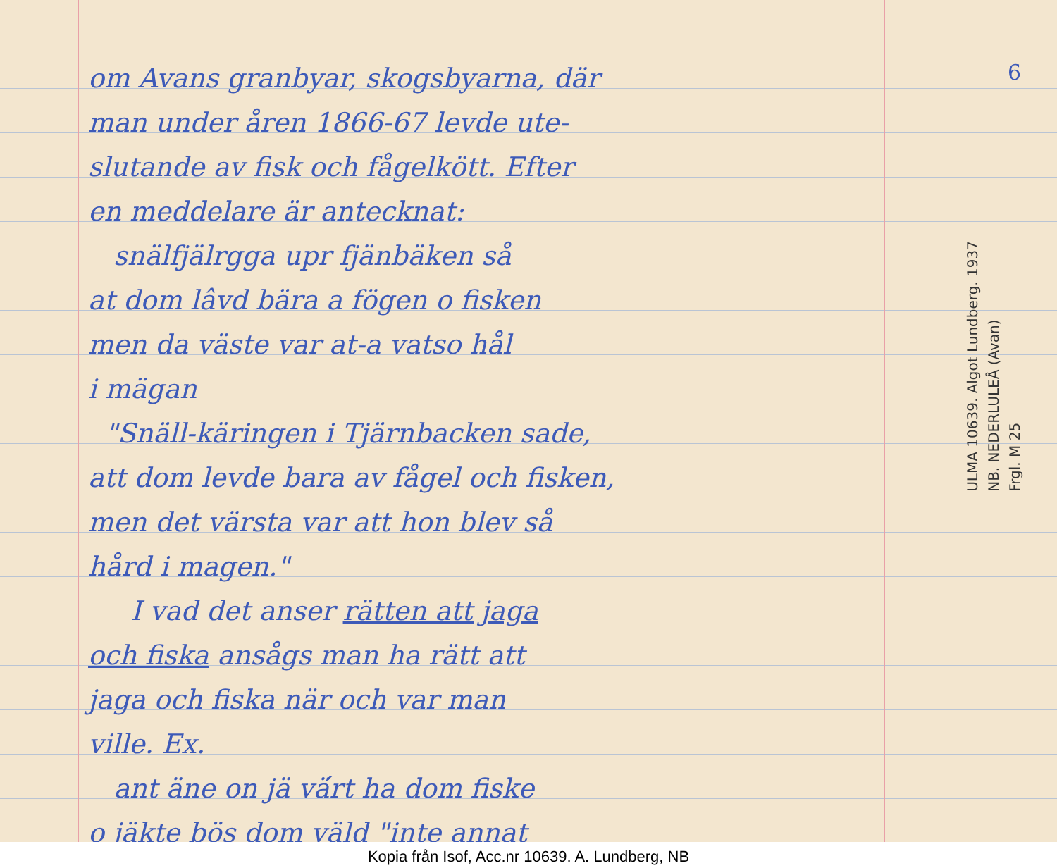6
om Avans granbyar, skogsbyarna, där
man under åren 1866-67 levde ute-
slutande av fisk och fågelkött. Efter
en meddelare är antecknat:
snälfjälrgga upr fjänbäken så
at dom lâvd bära a fögen o fisken
men da väste var at-a vatso hål
i mägan
"Snäll-käringen i Tjärnbacken sade,
att dom levde bara av fågel och fisken,
men det värsta var att hon blev så
hård i magen."
I vad det anser rätten att jaga
och fiska ansågs man ha rätt att
jaga och fiska när och var man
ville. Ex.
ant äne on jä vä́rt ha dom fiske
o jäkte bös dom väld "inte annat
ULMA 10639. Algot Lundberg. 1937
NB. NEDERLULEÅ (Avan)
Frgl. M 25
Kopia från Isof, Acc.nr 10639. A. Lundberg, NB